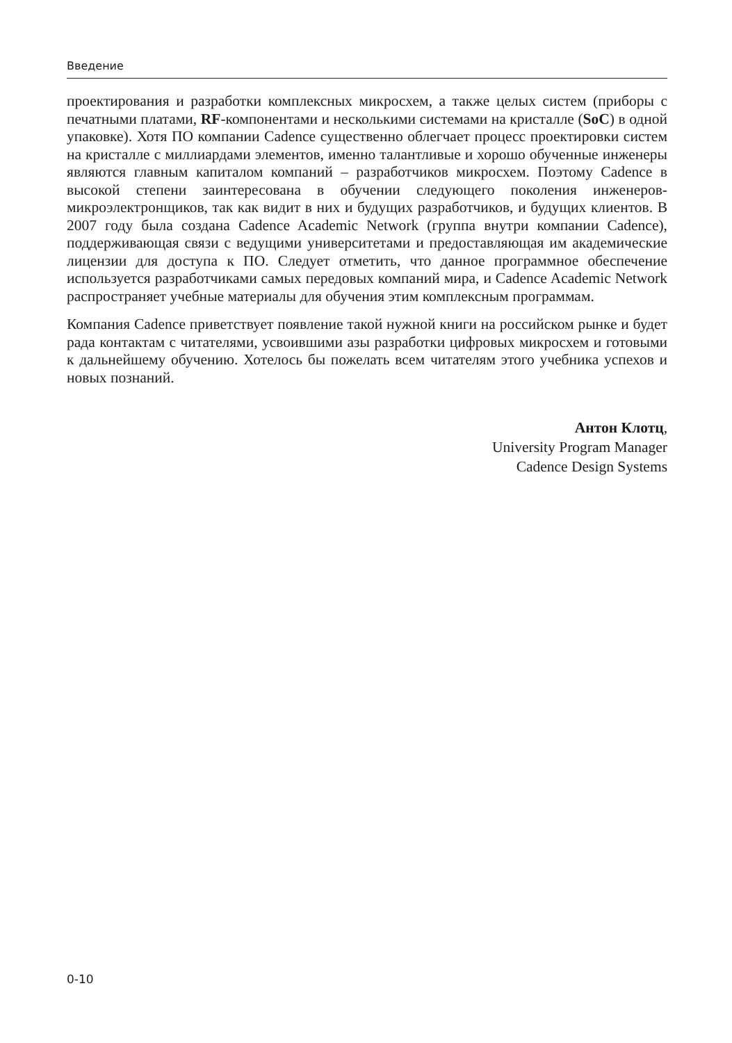Введение
проектирования и разработки комплексных микросхем, а также целых систем (приборы с печатными платами, RF-компонентами и несколькими системами на кристалле (SoC) в одной упаковке). Хотя ПО компании Cadence существенно облегчает процесс проектировки систем на кристалле с миллиардами элементов, именно талантливые и хорошо обученные инженеры являются главным капиталом компаний – разработчиков микросхем. Поэтому Cadence в высокой степени заинтересована в обучении следующего поколения инженеров-микроэлектронщиков, так как видит в них и будущих разработчиков, и будущих клиентов. В 2007 году была создана Cadence Academic Network (группа внутри компании Cadence), поддерживающая связи с ведущими университетами и предоставляющая им академические лицензии для доступа к ПО. Следует отметить, что данное программное обеспечение используется разработчиками самых передовых компаний мира, и Cadence Academic Network распространяет учебные материалы для обучения этим комплексным программам.
Компания Cadence приветствует появление такой нужной книги на российском рынке и будет рада контактам с читателями, усвоившими азы разработки цифровых микросхем и готовыми к дальнейшему обучению. Хотелось бы пожелать всем читателям этого учебника успехов и новых познаний.
Антон Клотц,
University Program Manager
Cadence Design Systems
0-10